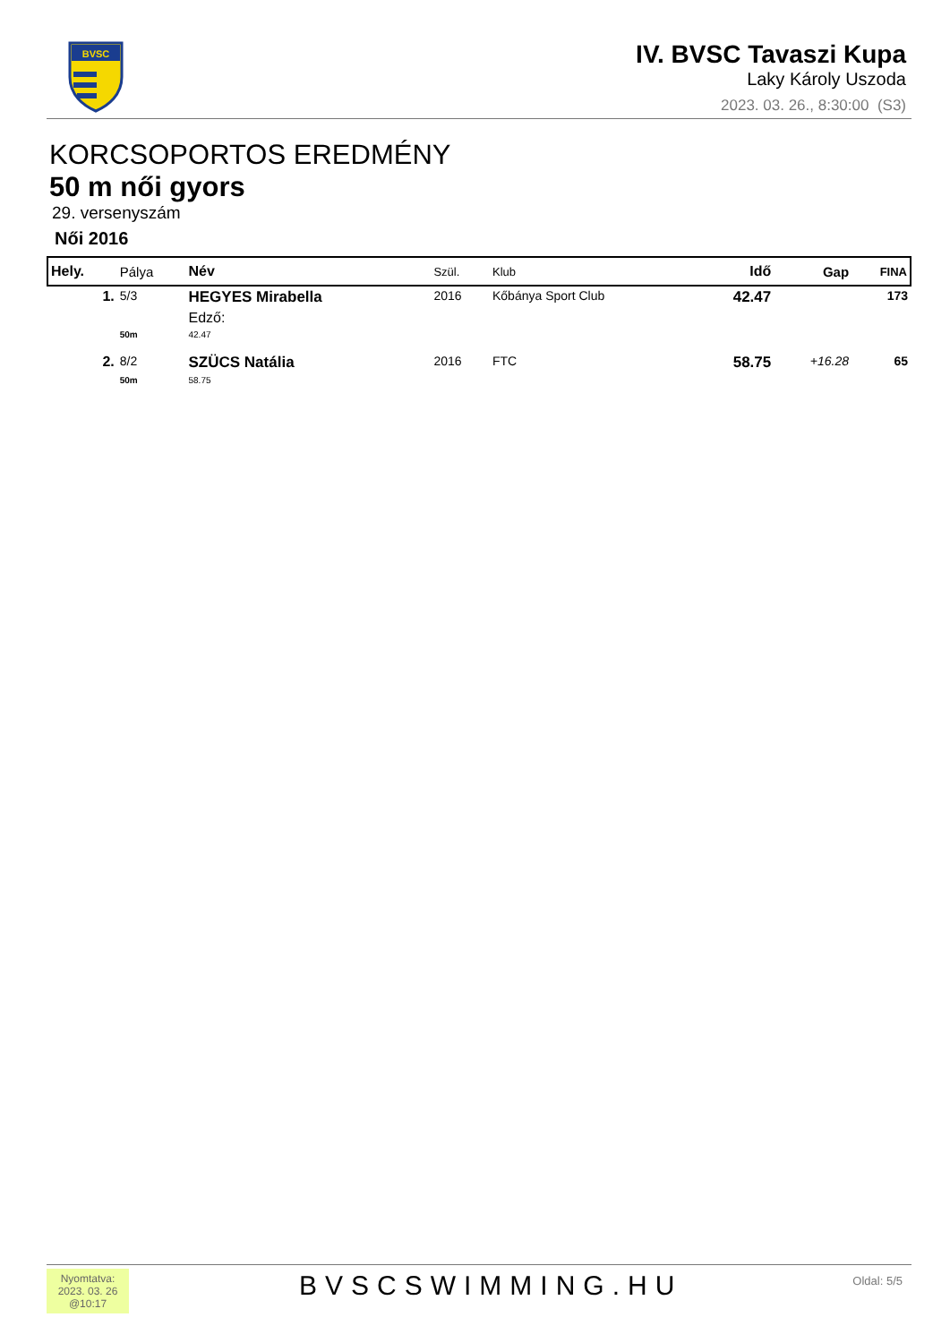BVSC
IV. BVSC Tavaszi Kupa
Laky Károly Uszoda
2023. 03. 26., 8:30:00 (S3)
KORCSOPORTOS EREDMÉNY
50 m női gyors
29. versenyszám
Női 2016
| Hely. | Pálya | Név | Szül. | Klub | Idő | Gap | FINA |
| --- | --- | --- | --- | --- | --- | --- | --- |
| 1. | 5/3 | HEGYES Mirabella | 2016 | Kőbánya Sport Club | 42.47 | | 173 |
| | | Edző: | | | | | |
| | 50m | 42.47 | | | | | |
| 2. | 8/2 | SZÜCS Natália | 2016 | FTC | 58.75 | +16.28 | 65 |
| | 50m | 58.75 | | | | | |
Nyomtatva:
2023. 03. 26
@10:17
BVSCSWIMMING.HU
Oldal: 5/5